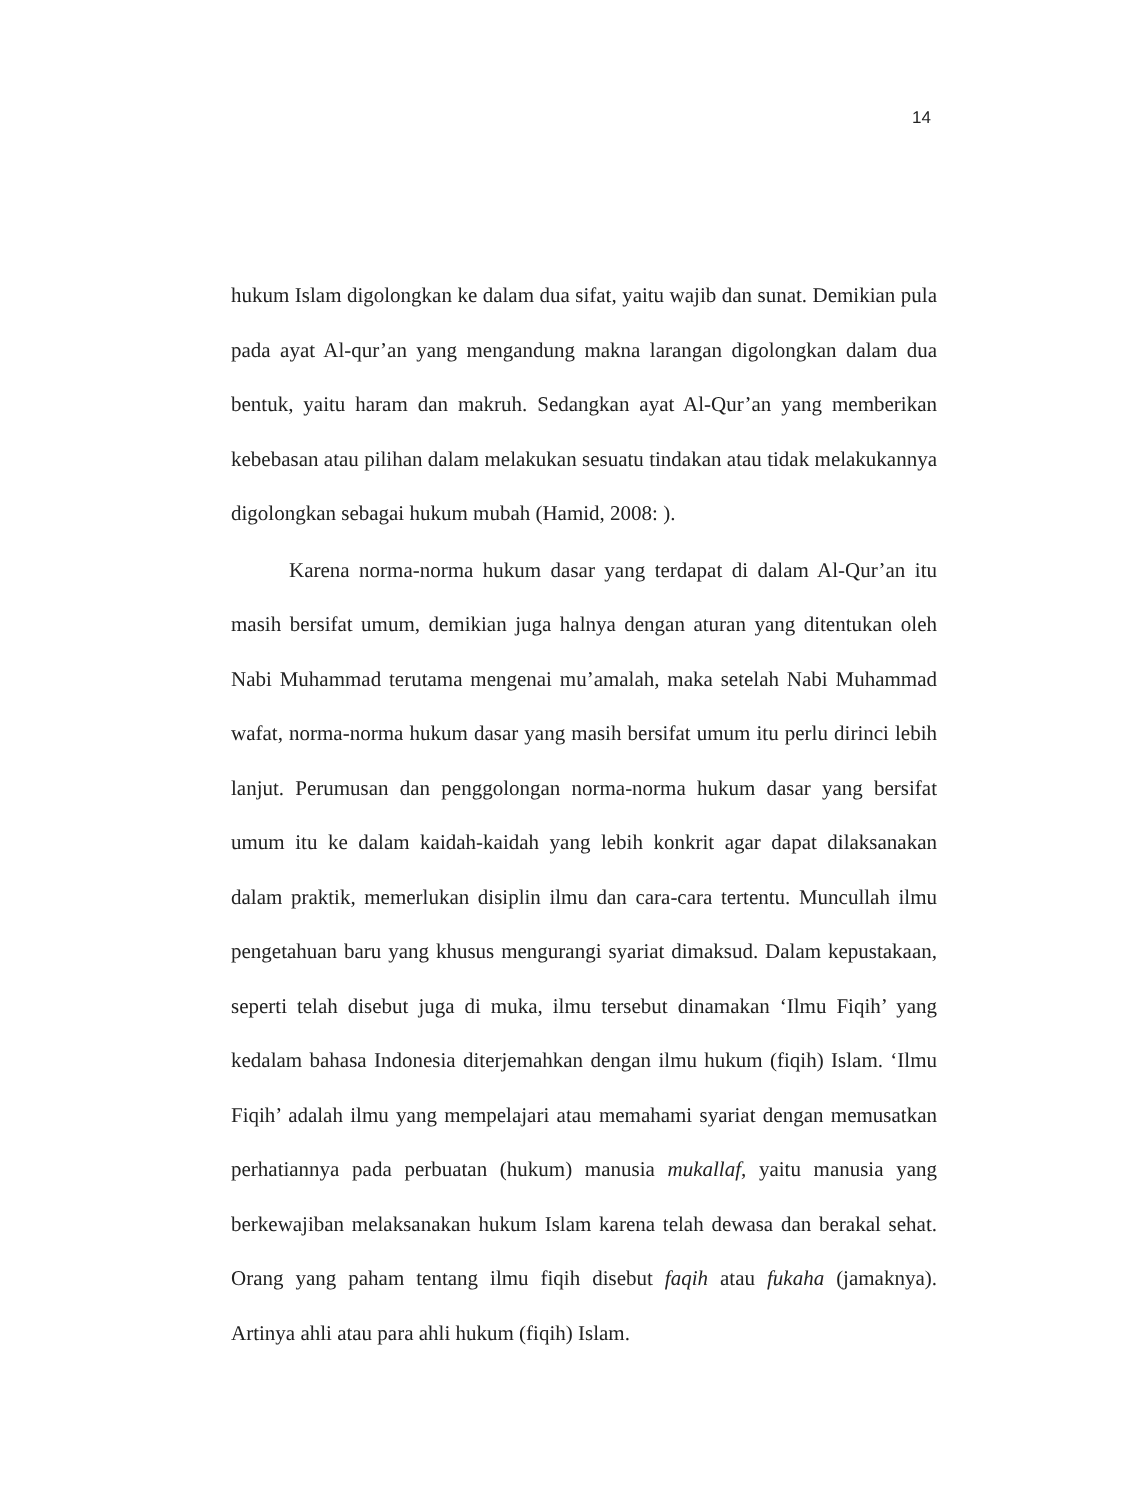14
hukum Islam digolongkan ke dalam dua sifat, yaitu wajib dan sunat. Demikian pula pada ayat Al-qur’an yang mengandung makna larangan digolongkan dalam dua bentuk, yaitu haram dan makruh. Sedangkan ayat Al-Qur’an yang memberikan kebebasan atau pilihan dalam melakukan sesuatu tindakan atau tidak melakukannya digolongkan sebagai hukum mubah (Hamid, 2008: ).
Karena norma-norma hukum dasar yang terdapat di dalam Al-Qur’an itu masih bersifat umum, demikian juga halnya dengan aturan yang ditentukan oleh Nabi Muhammad terutama mengenai mu’amalah, maka setelah Nabi Muhammad wafat, norma-norma hukum dasar yang masih bersifat umum itu perlu dirinci lebih lanjut. Perumusan dan penggolongan norma-norma hukum dasar yang bersifat umum itu ke dalam kaidah-kaidah yang lebih konkrit agar dapat dilaksanakan dalam praktik, memerlukan disiplin ilmu dan cara-cara tertentu. Muncullah ilmu pengetahuan baru yang khusus mengurangi syariat dimaksud. Dalam kepustakaan, seperti telah disebut juga di muka, ilmu tersebut dinamakan ‘Ilmu Fiqih’ yang kedalam bahasa Indonesia diterjemahkan dengan ilmu hukum (fiqih) Islam. ‘Ilmu Fiqih’ adalah ilmu yang mempelajari atau memahami syariat dengan memusatkan perhatiannya pada perbuatan (hukum) manusia mukallaf, yaitu manusia yang berkewajiban melaksanakan hukum Islam karena telah dewasa dan berakal sehat. Orang yang paham tentang ilmu fiqih disebut faqih atau fukaha (jamaknya). Artinya ahli atau para ahli hukum (fiqih) Islam.